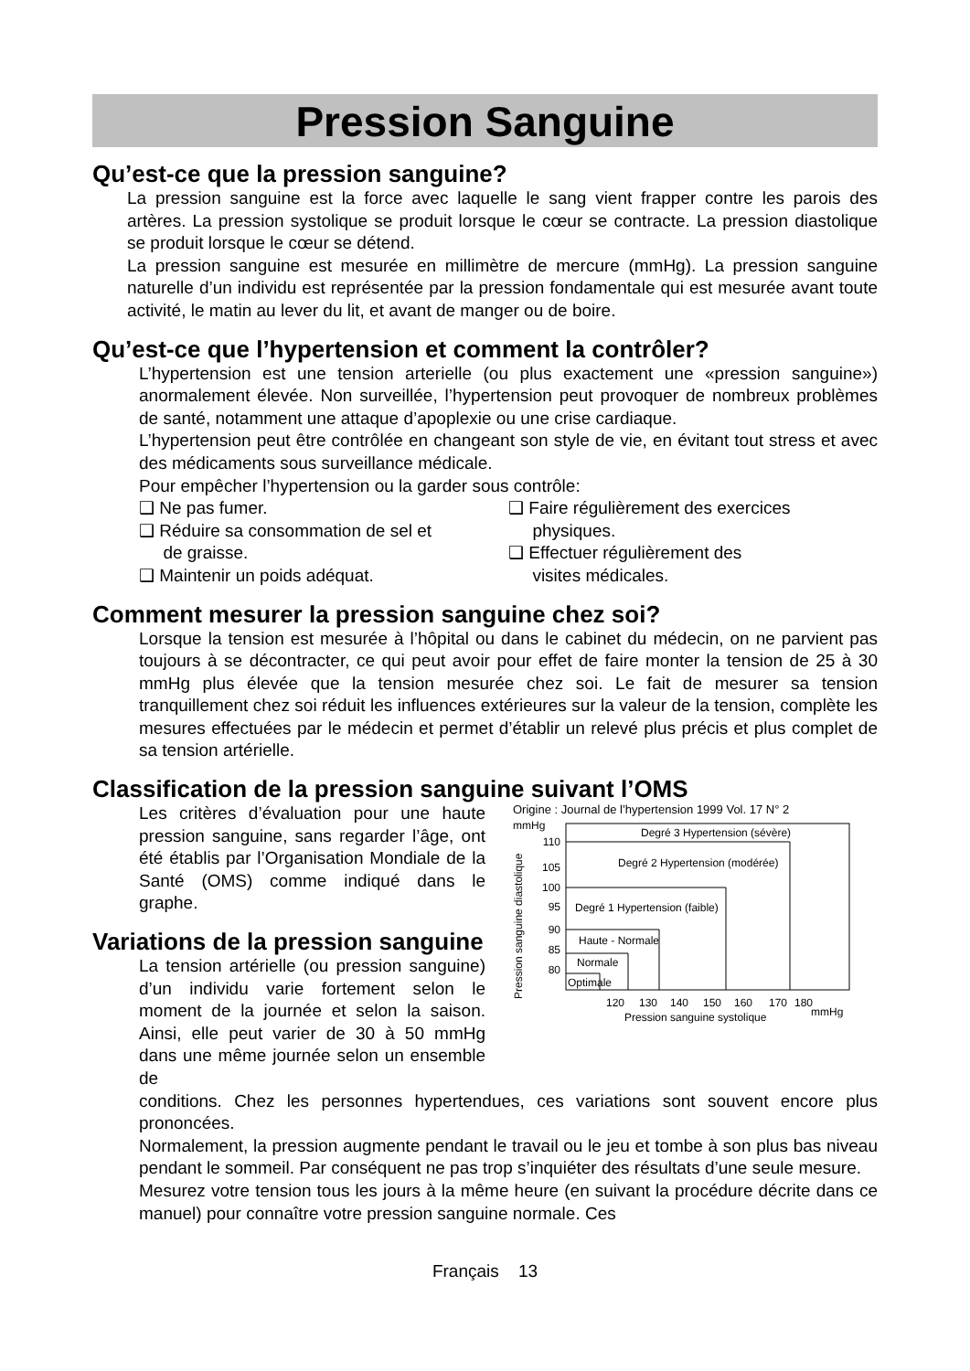Pression Sanguine
Qu’est-ce que la pression sanguine?
La pression sanguine est la force avec laquelle le sang vient frapper contre les parois des artères. La pression systolique se produit lorsque le cœur se contracte. La pression diastolique se produit lorsque le cœur se détend.
La pression sanguine est mesurée en millimètre de mercure (mmHg). La pression sanguine naturelle d’un individu est représentée par la pression fondamentale qui est mesurée avant toute activité, le matin au lever du lit, et avant de manger ou de boire.
Qu’est-ce que l’hypertension et comment la contrôler?
L’hypertension est une tension arterielle (ou plus exactement une «pression sanguine») anormalement élevée. Non surveillée, l’hypertension peut provoquer de nombreux problèmes de santé, notamment une attaque d’apoplexie ou une crise cardiaque.
L’hypertension peut être contrôlée en changeant son style de vie, en évitant tout stress et avec des médicaments sous surveillance médicale.
Pour empêcher l’hypertension ou la garder sous contrôle:
❑ Ne pas fumer.
❑ Réduire sa consommation de sel et
de graisse.
❑ Maintenir un poids adéquat.
❑ Faire régulièrement des exercices
physiques.
❑ Effectuer régulièrement des
visites médicales.
Comment mesurer la pression sanguine chez soi?
Lorsque la tension est mesurée à l’hôpital ou dans le cabinet du médecin, on ne parvient pas toujours à se décontracter, ce qui peut avoir pour effet de faire monter la tension de 25 à 30 mmHg plus élevée que la tension mesurée chez soi. Le fait de mesurer sa tension tranquillement chez soi réduit les influences extérieures sur la valeur de la tension, complète les mesures effectuées par le médecin et permet d’établir un relevé plus précis et plus complet de sa tension artérielle.
Classification de la pression sanguine suivant l’OMS
Les critères d’évaluation pour une haute pression sanguine, sans regarder l’âge, ont été établis par l’Organisation Mondiale de la Santé (OMS) comme indiqué dans le graphe.
Variations de la pression sanguine
La tension artérielle (ou pression sanguine) d’un individu varie fortement selon le moment de la journée et selon la saison. Ainsi, elle peut varier de 30 à 50 mmHg dans une même journée selon un ensemble de
Origine : Journal de l’hypertension 1999 Vol. 17 N° 2
mmHg
Pression sanguine diastolique
110
105
100
95
90
85
80
Degré 3 Hypertension (sévère)
Degré 2 Hypertension (modérée)
Degré 1 Hypertension (faible)
Haute - Normale
Normale
Optimale
120
130
140
150
160
170
180
Pression sanguine systolique
mmHg
conditions. Chez les personnes hypertendues, ces variations sont souvent encore plus prononcées.
Normalement, la pression augmente pendant le travail ou le jeu et tombe à son plus bas niveau pendant le sommeil. Par conséquent ne pas trop s’inquiéter des résultats d’une seule mesure.
Mesurez votre tension tous les jours à la même heure (en suivant la procédure décrite dans ce manuel) pour connaître votre pression sanguine normale. Ces
Français 13